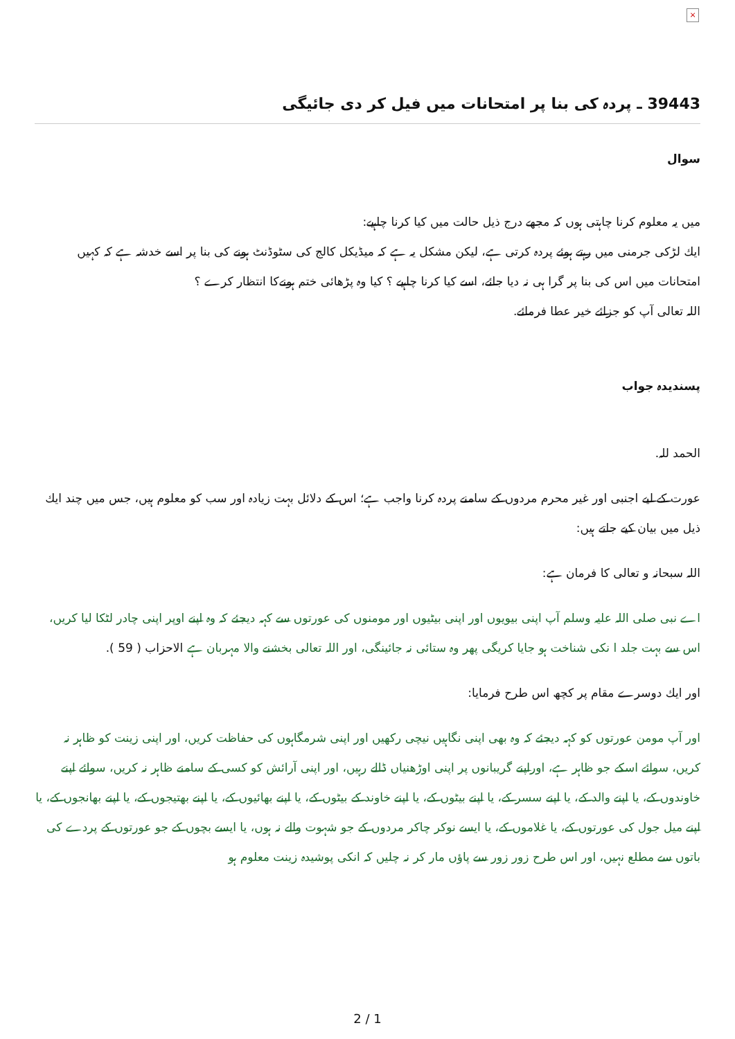×
39443 ـ پردہ كى بنا پر امتحانات ميں فيل كر دى جائيگى
سوال
ميں يہ معلوم كرنا چاہتى ہوں كہ مجھے درج ذيل حالت ميں كيا كرنا چاہيے:
ايك لڑكى جرمنى ميں رہتے ہوئے پردہ كرتى ہے، ليكن مشكل يہ ہے كہ ميڈيكل كالج كى سٹوڈنٹ ہونے كى بنا پر اسے خدشہ ہے كہ كہيں امتحانات ميں اس كى بنا پر گرا ہى نہ ديا جائے، اسے كيا كرنا چاہيے ؟ كيا وہ پڑھائى ختم ہونےكا انتظار كرے ؟
اللہ تعالى آپ كو جزائے خير عطا فرمائے.
پسنديدہ جواب
الحمد للہ.
عورت كے ليے اجنبى اور غير محرم مردوں كے سامنے پردہ كرنا واجب ہے؛ اس كے دلائل بہت زيادہ اور سب كو معلوم ہيں، جس ميں چند ايك ذيل ميں بيان كيے جاتے ہيں:
اللہ سبحانہ و تعالى كا فرمان ہے:
اے نبى صلى اللہ عليہ وسلم آپ اپنى بيويوں اور اپنى بيٹيوں اور مومنوں كى عورتوں سے كہہ ديجئے كہ وہ اپنے اوپر اپنى چادر لٹكا ليا كريں، اس سے بہت جلد ا نكى شناخت ہو جايا كريگى پھر وہ ستائى نہ جائينگى، اور اللہ تعالى بخشنے والا مہربان ہے الاحزاب ( 59 ).
اور ايك دوسرے مقام پر كچھ اس طرح فرمايا:
اور آپ مومن عورتوں كو كہہ ديجئے كہ وہ بھى اپنى نگاہيں نيچى ركھيں اور اپنى شرمگاہوں كى حفاظت كريں، اور اپنى زينت كو ظاہر نہ كريں، سوائے اسكے جو ظاہر ہے، اوراپنے گريبانوں پر اپنى اوڑھنياں ڈالے رہيں، اور اپنى آرائش كو كسى كے سامنے ظاہر نہ كريں، سوائے اپنے خاوندوں كے، يا اپنے والد كے، يا اپنے سسر كے، يا اپنے بيٹوں كے، يا اپنے خاوند كے بيٹوں كے، يا اپنے بھائيوں كے، يا اپنے بھتيجوں كے، يا اپنے بھانجوں كے، يا اپنے ميل جول كى عورتوں كے، يا غلاموں كے، يا ايسے نوكر چاكر مردوں كے جو شہوت والے نہ ہوں، يا ايسے بچوں كے جو عورتوں كے پردے كى باتوں سے مطلع نہيں، اور اس طرح زور زور سے پاؤں مار كر نہ چليں كہ انكى پوشيدہ زينت معلوم ہو
2 / 1